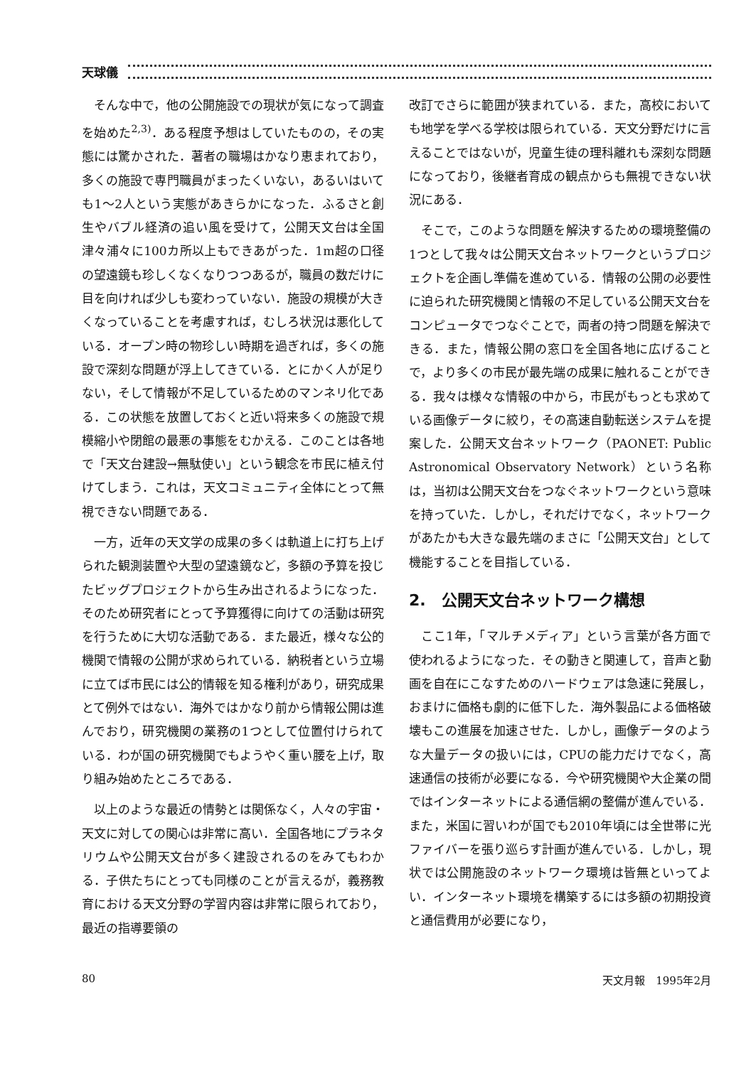天球儀
そんな中で，他の公開施設での現状が気になって調査を始めた<sup>2,3)</sup>．ある程度予想はしていたものの，その実態には驚かされた．著者の職場はかなり恵まれており，多くの施設で専門職員がまったくいない，あるいはいても1〜2人という実態があきらかになった．ふるさと創生やバブル経済の追い風を受けて，公開天文台は全国津々浦々に100カ所以上もできあがった．1m超の口径の望遠鏡も珍しくなくなりつつあるが，職員の数だけに目を向ければ少しも変わっていない．施設の規模が大きくなっていることを考慮すれば，むしろ状況は悪化している．オープン時の物珍しい時期を過ぎれば，多くの施設で深刻な問題が浮上してきている．とにかく人が足りない，そして情報が不足しているためのマンネリ化である．この状態を放置しておくと近い将来多くの施設で規模縮小や閉館の最悪の事態をむかえる．このことは各地で「天文台建設→無駄使い」という観念を市民に植え付けてしまう．これは，天文コミュニティ全体にとって無視できない問題である．
一方，近年の天文学の成果の多くは軌道上に打ち上げられた観測装置や大型の望遠鏡など，多額の予算を投じたビッグプロジェクトから生み出されるようになった．そのため研究者にとって予算獲得に向けての活動は研究を行うために大切な活動である．また最近，様々な公的機関で情報の公開が求められている．納税者という立場に立てば市民には公的情報を知る権利があり，研究成果とて例外ではない．海外ではかなり前から情報公開は進んでおり，研究機関の業務の1つとして位置付けられている．わが国の研究機関でもようやく重い腰を上げ，取り組み始めたところである．
以上のような最近の情勢とは関係なく，人々の宇宙・天文に対しての関心は非常に高い．全国各地にプラネタリウムや公開天文台が多く建設されるのをみてもわかる．子供たちにとっても同様のことが言えるが，義務教育における天文分野の学習内容は非常に限られており，最近の指導要領の
改訂でさらに範囲が狭まれている．また，高校においても地学を学べる学校は限られている．天文分野だけに言えることではないが，児童生徒の理科離れも深刻な問題になっており，後継者育成の観点からも無視できない状況にある．
そこで，このような問題を解決するための環境整備の1つとして我々は公開天文台ネットワークというプロジェクトを企画し準備を進めている．情報の公開の必要性に迫られた研究機関と情報の不足している公開天文台をコンピュータでつなぐことで，両者の持つ問題を解決できる．また，情報公開の窓口を全国各地に広げることで，より多くの市民が最先端の成果に触れることができる．我々は様々な情報の中から，市民がもっとも求めている画像データに絞り，その高速自動転送システムを提案した．公開天文台ネットワーク（PAONET: Public Astronomical Observatory Network）という名称は，当初は公開天文台をつなぐネットワークという意味を持っていた．しかし，それだけでなく，ネットワークがあたかも大きな最先端のまさに「公開天文台」として機能することを目指している．
2.　公開天文台ネットワーク構想
ここ1年，「マルチメディア」という言葉が各方面で使われるようになった．その動きと関連して，音声と動画を自在にこなすためのハードウェアは急速に発展し，おまけに価格も劇的に低下した．海外製品による価格破壊もこの進展を加速させた．しかし，画像データのような大量データの扱いには，CPUの能力だけでなく，高速通信の技術が必要になる．今や研究機関や大企業の間ではインターネットによる通信網の整備が進んでいる．また，米国に習いわが国でも2010年頃には全世帯に光ファイバーを張り巡らす計画が進んでいる．しかし，現状では公開施設のネットワーク環境は皆無といってよい．インターネット環境を構築するには多額の初期投資と通信費用が必要になり，
80 天文月報　1995年2月